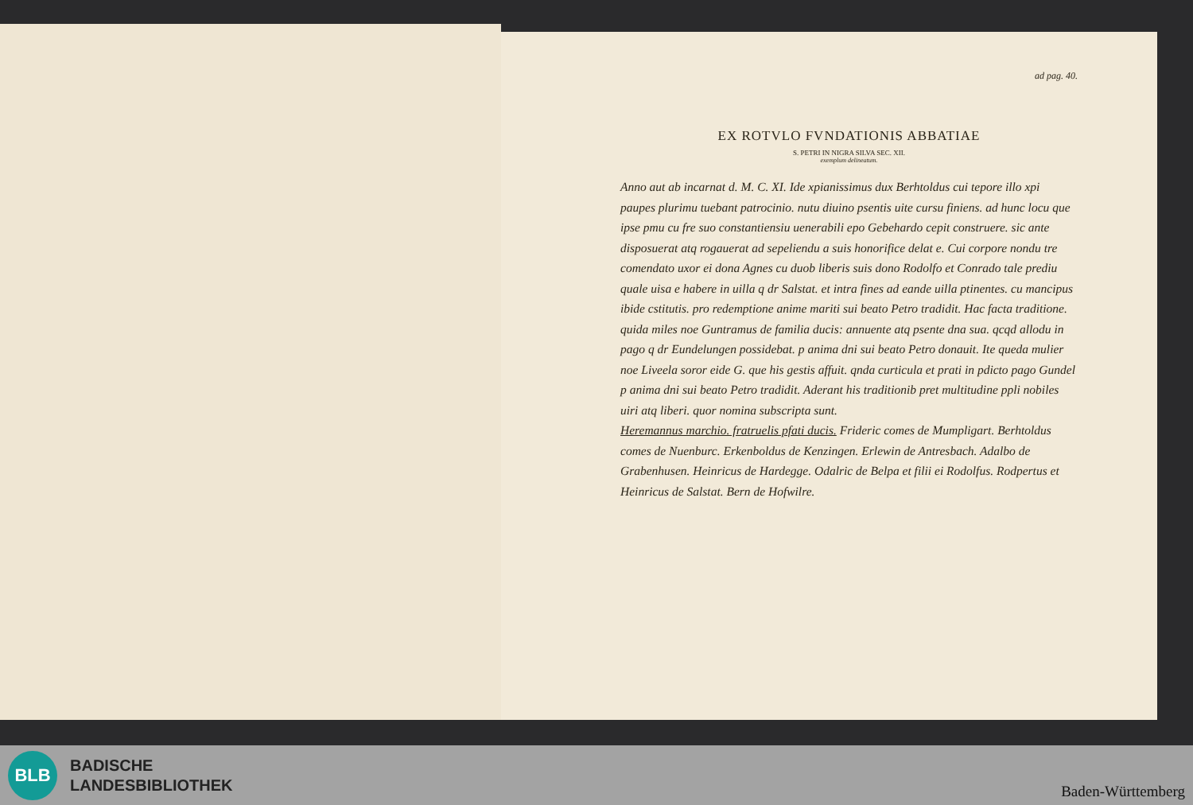ad pag. 40.
EX ROTVLO FVNDATIONIS ABBATIAE
S. PETRI IN NIGRA SILVA SEC. XII.
exemplum delineatum.
Anno aut ab incarnat d. M. C. XI. Ide xpianissimus dux Berhtoldus cui tepore illo xpi paupes plurimu tuebant patrocinio. nutu diuino psentis uite cursu finiens. ad hunc locu que ipse pmu cu fre suo constantiensiu uenerabili epo Gebehardo cepit construere. sic ante disposuerat atq rogauerat ad sepeliendu a suis honorifice delat e. Cui corpore nondu tre comendato uxor ei dona Agnes cu duob liberis suis dono Rodolfo et Conrado tale prediu quale uisa e habere in uilla q dr Salstat. et intra fines ad eande uilla ptinentes. cu mancipus ibide cstitutis. pro redemptione anime mariti sui beato Petro tradidit. Hac facta traditione. quida miles noe Guntramus de familia ducis: annuente atq psente dna sua. qcqd allodu in pago q dr Eundelungen possidebat. p anima dni sui beato Petro donauit. Ite queda mulier noe Liveela soror eide G. que his gestis affuit. qnda curticula et prati in pdicto pago Gundel p anima dni sui beato Petro tradidit. Aderant his traditionib pret multitudine ppli nobiles uiri atq liberi. quor nomina subscripta sunt.
Heremannus marchio. fratruelis pfati ducis. Frideric comes de Mumpligart. Berhtoldus comes de Nuenburc. Erkenboldus de Kenzingen. Erlewin de Antresbach. Adalbo de Grabenhusen. Heinricus de Hardegge. Odalric de Belpa et filii ei Rodolfus. Rodpertus et Heinricus de Salstat. Bern de Hofwilre.
BLB
BADISCHE
LANDESBIBLIOTHEK
Baden-Württemberg